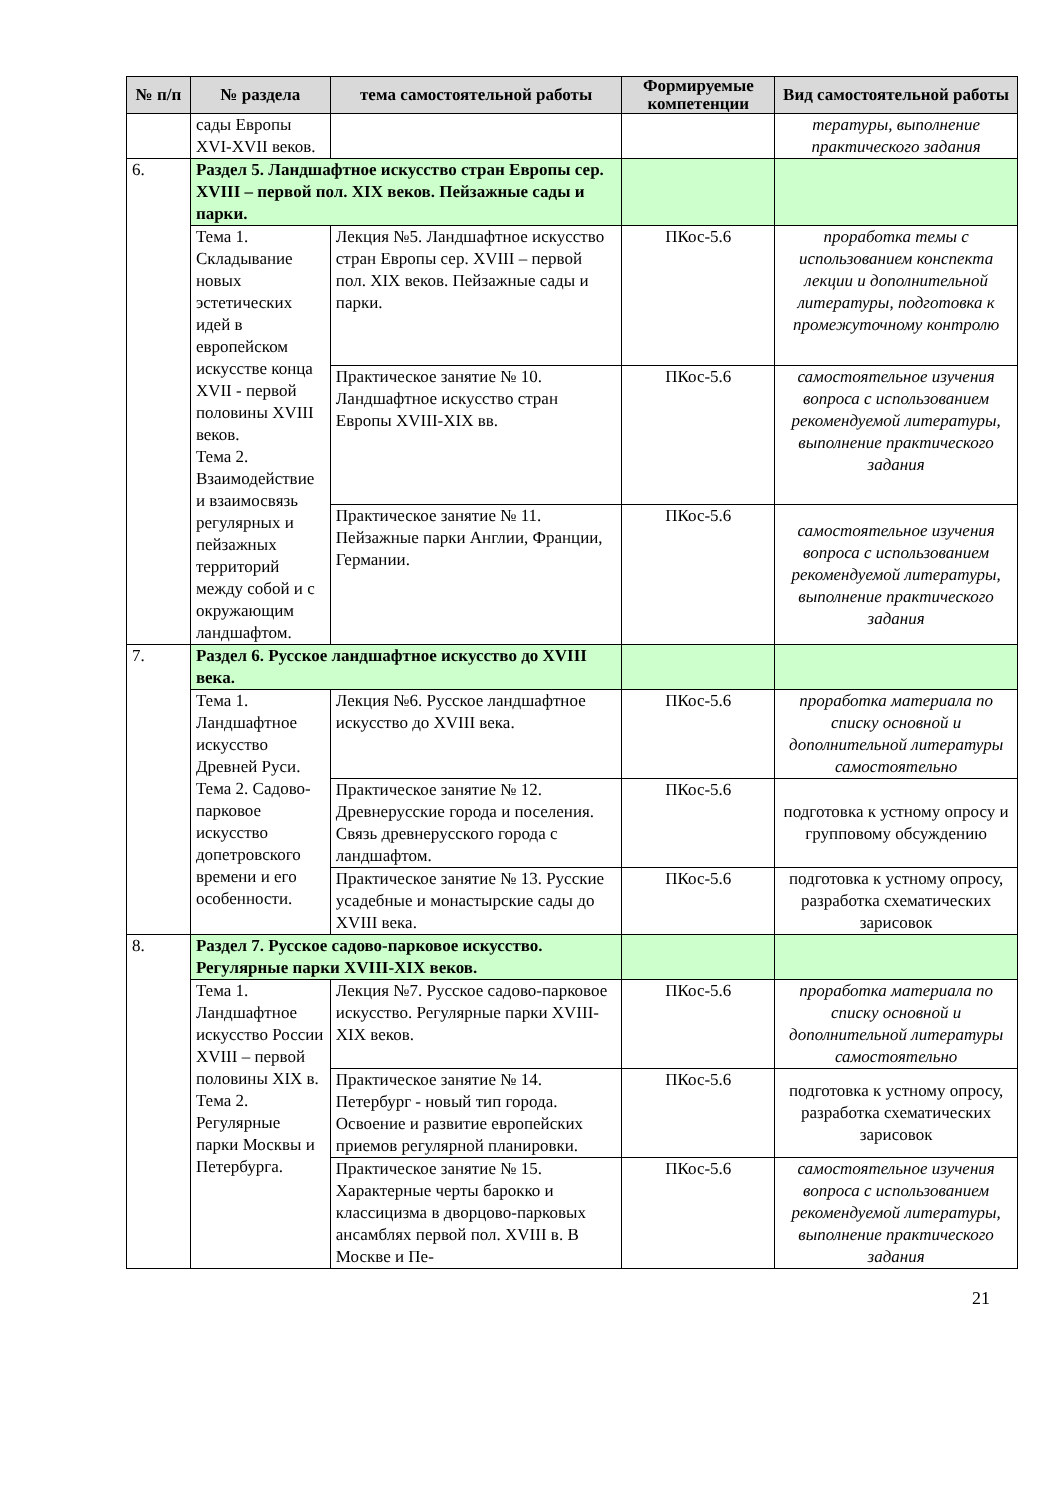| № п/п | № раздела | тема самостоятельной работы | Формируемые компетенции | Вид самостоятельной работы |
| --- | --- | --- | --- | --- |
| | сады Европы XVI-XVII веков. | | | тературы, выполнение практического задания |
| 6. | Раздел 5. Ландшафтное искусство стран Европы сер. XVIII – первой пол. XIX веков. Пейзажные сады и парки. | | | |
| | Тема 1. Складывание новых эстетических идей в европейском искусстве конца XVII - первой половины XVIII веков. Тема 2. Взаимодействие и взаимосвязь регулярных и пейзажных территорий между собой и с окружающим ландшафтом. | Лекция №5. Ландшафтное искусство стран Европы сер. XVIII – первой пол. XIX веков. Пейзажные сады и парки. | ПКос-5.6 | проработка темы с использованием конспекта лекции и дополнительной литературы, подготовка к промежуточному контролю |
| | | Практическое занятие № 10. Ландшафтное искусство стран Европы XVIII-XIX вв. | ПКос-5.6 | самостоятельное изучения вопроса с использованием рекомендуемой литературы, выполнение практического задания |
| | | Практическое занятие № 11. Пейзажные парки Англии, Франции, Германии. | ПКос-5.6 | самостоятельное изучения вопроса с использованием рекомендуемой литературы, выполнение практического задания |
| 7. | Раздел 6. Русское ландшафтное искусство до XVIII века. | | | |
| | Тема 1. Ландшафтное искусство Древней Руси. Тема 2. Садово-парковое искусство допетровского времени и его особенности. | Лекция №6. Русское ландшафтное искусство до XVIII века. | ПКос-5.6 | проработка материала по списку основной и дополнительной литературы самостоятельно |
| | | Практическое занятие № 12. Древнерусские города и поселения. Связь древнерусского города с ландшафтом. | ПКос-5.6 | подготовка к устному опросу и групповому обсуждению |
| | | Практическое занятие № 13. Русские усадебные и монастырские сады до XVIII века. | ПКос-5.6 | подготовка к устному опросу, разработка схематических зарисовок |
| 8. | Раздел 7. Русское садово-парковое искусство. Регулярные парки XVIII-XIX веков. | | | |
| | Тема 1. Ландшафтное искусство России XVIII – первой половины XIX в. Тема 2. Регулярные парки Москвы и Петербурга. | Лекция №7. Русское садово-парковое искусство. Регулярные парки XVIII-XIX веков. | ПКос-5.6 | проработка материала по списку основной и дополнительной литературы самостоятельно |
| | | Практическое занятие № 14. Петербург - новый тип города. Освоение и развитие европейских приемов регулярной планировки. | ПКос-5.6 | подготовка к устному опросу, разработка схематических зарисовок |
| | | Практическое занятие № 15. Характерные черты барокко и классицизма в дворцово-парковых ансамблях первой пол. XVIII в. В Москве и Пе- | ПКос-5.6 | самостоятельное изучения вопроса с использованием рекомендуемой литературы, выполнение практического задания |
21